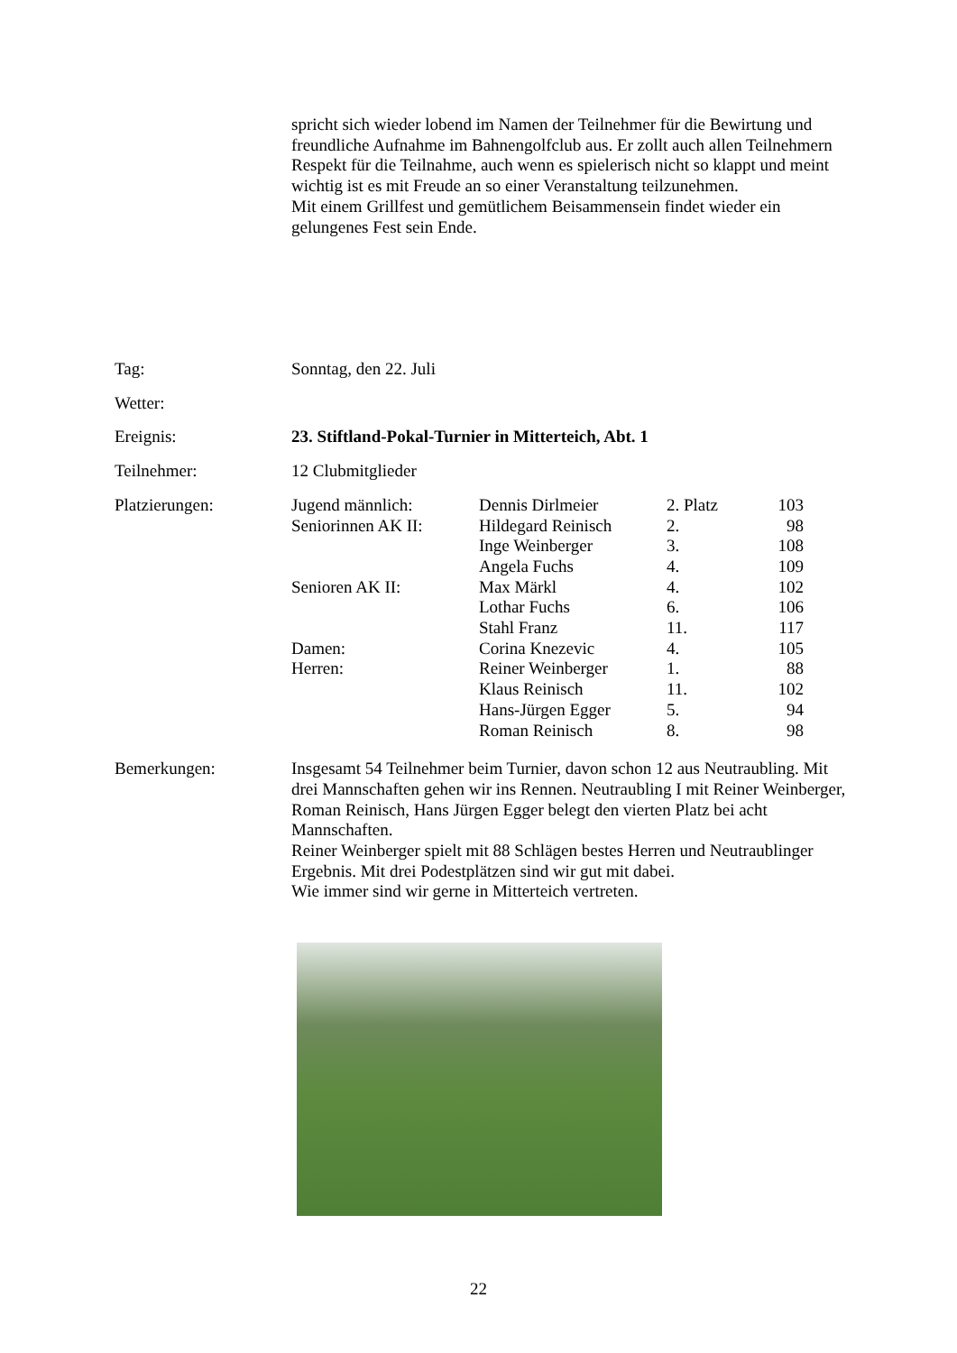spricht sich wieder lobend im Namen der Teilnehmer für die Bewirtung und freundliche Aufnahme im Bahnengolfclub aus. Er zollt auch allen Teilnehmern Respekt für die Teilnahme, auch wenn es spielerisch nicht so klappt und meint wichtig ist es mit Freude an so einer Veranstaltung teilzunehmen.
Mit einem Grillfest und gemütlichem Beisammensein findet wieder ein gelungenes Fest sein Ende.
Tag: Sonntag, den 22. Juli
Wetter:
Ereignis: 23. Stiftland-Pokal-Turnier in Mitterteich, Abt. 1
Teilnehmer: 12 Clubmitglieder
Platzierungen:
| Jugend männlich: | Dennis Dirlmeier | 2. Platz | 103 |
| Seniorinnen AK II: | Hildegard Reinisch | 2. | 98 |
| | Inge Weinberger | 3. | 108 |
| | Angela Fuchs | 4. | 109 |
| Senioren AK II: | Max Märkl | 4. | 102 |
| | Lothar Fuchs | 6. | 106 |
| | Stahl Franz | 11. | 117 |
| Damen: | Corina Knezevic | 4. | 105 |
| Herren: | Reiner Weinberger | 1. | 88 |
| | Klaus Reinisch | 11. | 102 |
| | Hans-Jürgen Egger | 5. | 94 |
| | Roman Reinisch | 8. | 98 |
Bemerkungen: Insgesamt 54 Teilnehmer beim Turnier, davon schon 12 aus Neutraubling. Mit drei Mannschaften gehen wir ins Rennen. Neutraubling I mit Reiner Weinberger, Roman Reinisch, Hans Jürgen Egger belegt den vierten Platz bei acht Mannschaften.
Reiner Weinberger spielt mit 88 Schlägen bestes Herren und Neutraublinger Ergebnis. Mit drei Podestplätzen sind wir gut mit dabei.
Wie immer sind wir gerne in Mitterteich vertreten.
22